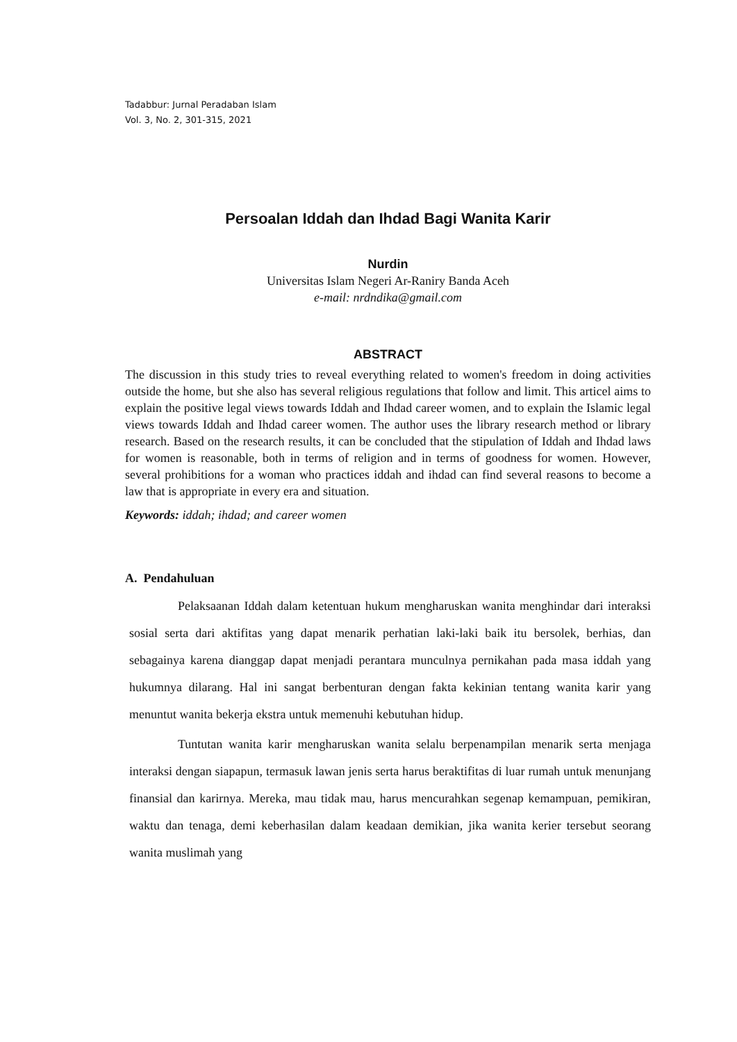Tadabbur: Jurnal Peradaban Islam
Vol. 3, No. 2, 301-315, 2021
Persoalan Iddah dan Ihdad Bagi Wanita Karir
Nurdin
Universitas Islam Negeri Ar-Raniry Banda Aceh
e-mail: nrdndika@gmail.com
ABSTRACT
The discussion in this study tries to reveal everything related to women's freedom in doing activities outside the home, but she also has several religious regulations that follow and limit. This articel aims to explain the positive legal views towards Iddah and Ihdad career women, and to explain the Islamic legal views towards Iddah and Ihdad career women. The author uses the library research method or library research. Based on the research results, it can be concluded that the stipulation of Iddah and Ihdad laws for women is reasonable, both in terms of religion and in terms of goodness for women. However, several prohibitions for a woman who practices iddah and ihdad can find several reasons to become a law that is appropriate in every era and situation.
Keywords: iddah; ihdad; and career women
A. Pendahuluan
Pelaksaanan Iddah dalam ketentuan hukum mengharuskan wanita menghindar dari interaksi sosial serta dari aktifitas yang dapat menarik perhatian laki-laki baik itu bersolek, berhias, dan sebagainya karena dianggap dapat menjadi perantara munculnya pernikahan pada masa iddah yang hukumnya dilarang. Hal ini sangat berbenturan dengan fakta kekinian tentang wanita karir yang menuntut wanita bekerja ekstra untuk memenuhi kebutuhan hidup.
Tuntutan wanita karir mengharuskan wanita selalu berpenampilan menarik serta menjaga interaksi dengan siapapun, termasuk lawan jenis serta harus beraktifitas di luar rumah untuk menunjang finansial dan karirnya. Mereka, mau tidak mau, harus mencurahkan segenap kemampuan, pemikiran, waktu dan tenaga, demi keberhasilan dalam keadaan demikian, jika wanita kerier tersebut seorang wanita muslimah yang